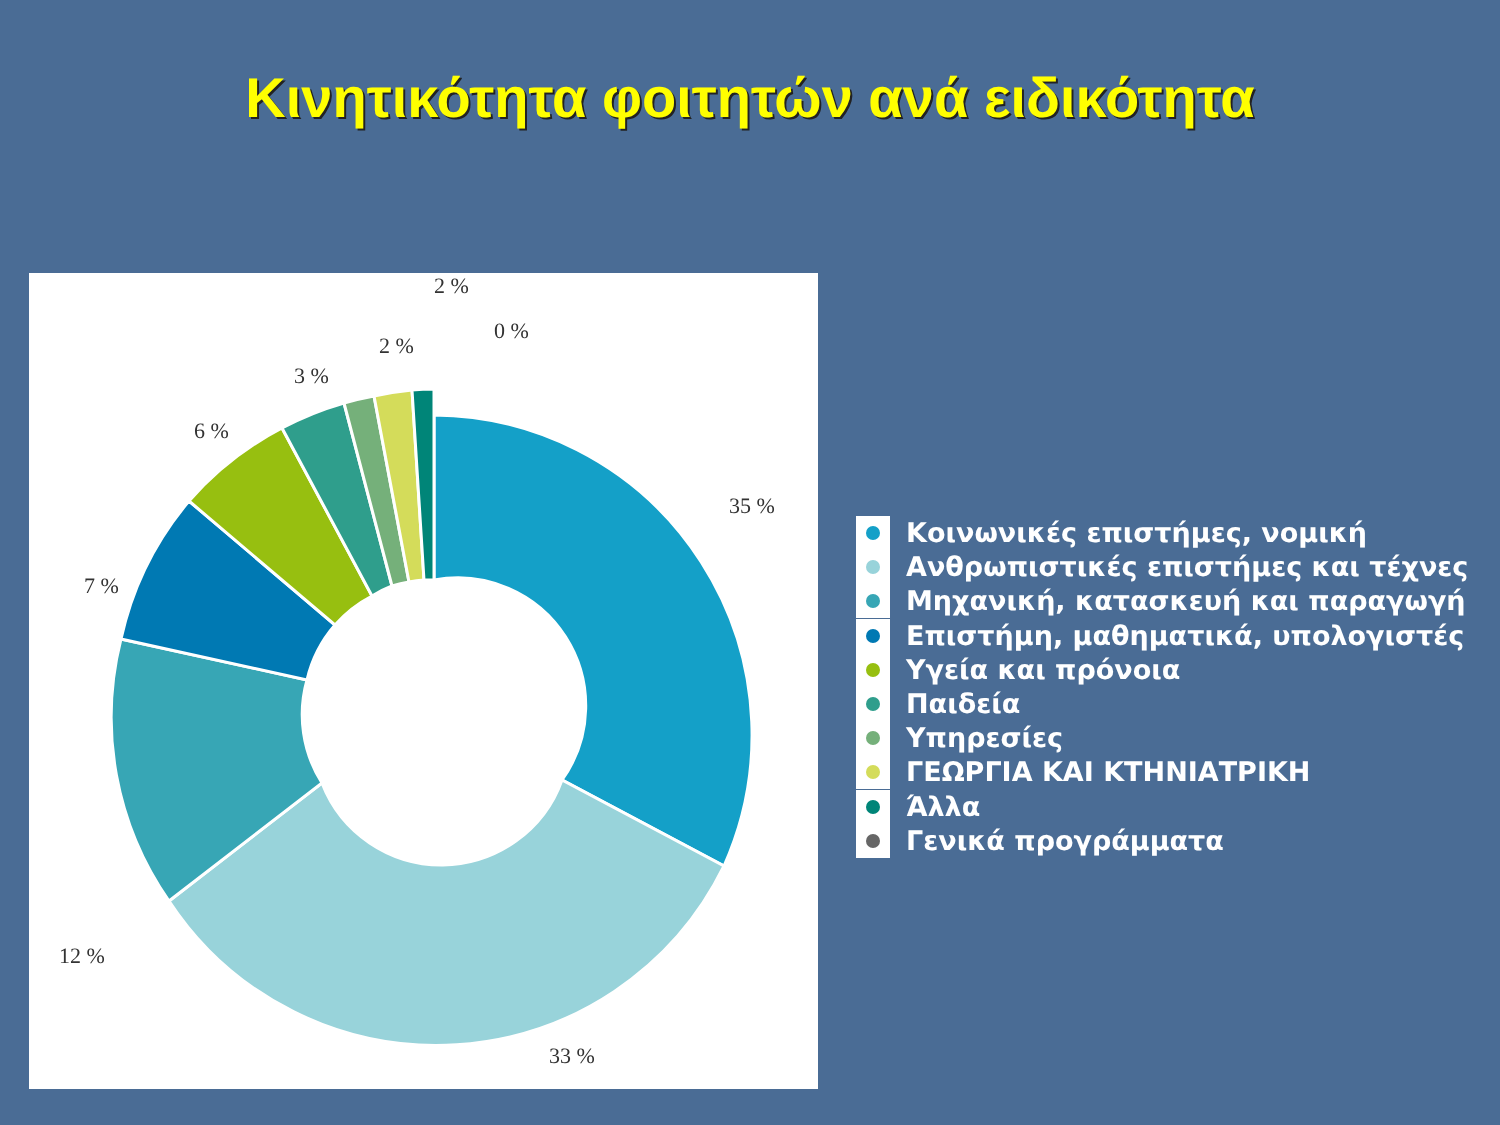Κινητικότητα φοιτητών ανά ειδικότητα
35 %
33 %
12 %
7 %
6 %
3 %
2 %
2 %
0 %
Κοινωνικές επιστήμες, νομική
Ανθρωπιστικές επιστήμες και τέχνες
Μηχανική, κατασκευή και παραγωγή
Επιστήμη, μαθηματικά, υπολογιστές
Υγεία και πρόνοια
Παιδεία
Υπηρεσίες
ΓΕΩΡΓΙΑ ΚΑΙ ΚΤΗΝΙΑΤΡΙΚΗ
Άλλα
Γενικά προγράμματα